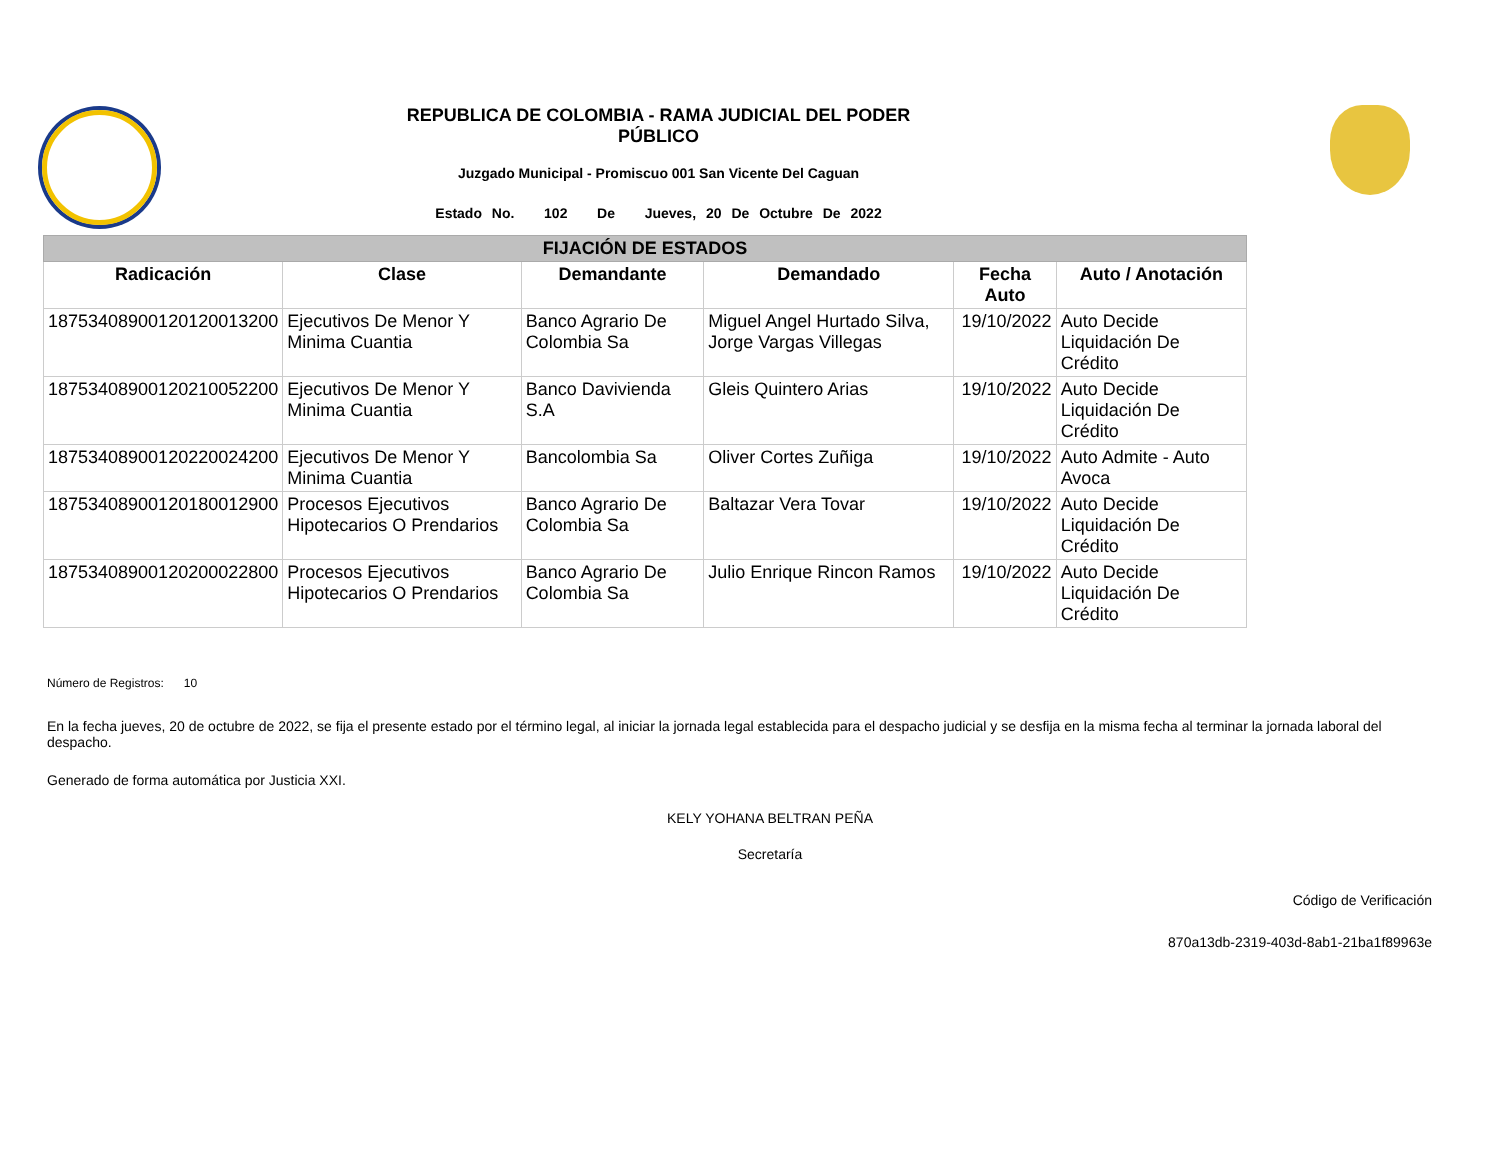REPUBLICA DE COLOMBIA - RAMA JUDICIAL DEL PODER
PÚBLICO
Juzgado Municipal - Promiscuo 001 San Vicente Del Caguan
Estado No. 102 De Jueves, 20 De Octubre De 2022
| FIJACIÓN DE ESTADOS | | | | | |
| Radicación | Clase | Demandante | Demandado | Fecha Auto | Auto / Anotación |
| 18753408900120120013200 | Ejecutivos De Menor Y Minima Cuantia | Banco Agrario De Colombia Sa | Miguel Angel Hurtado Silva, Jorge Vargas Villegas | 19/10/2022 | Auto Decide Liquidación De Crédito |
| 18753408900120210052200 | Ejecutivos De Menor Y Minima Cuantia | Banco Davivienda S.A | Gleis Quintero Arias | 19/10/2022 | Auto Decide Liquidación De Crédito |
| 18753408900120220024200 | Ejecutivos De Menor Y Minima Cuantia | Bancolombia Sa | Oliver Cortes Zuñiga | 19/10/2022 | Auto Admite - Auto Avoca |
| 18753408900120180012900 | Procesos Ejecutivos Hipotecarios O Prendarios | Banco Agrario De Colombia Sa | Baltazar Vera Tovar | 19/10/2022 | Auto Decide Liquidación De Crédito |
| 18753408900120200022800 | Procesos Ejecutivos Hipotecarios O Prendarios | Banco Agrario De Colombia Sa | Julio Enrique Rincon Ramos | 19/10/2022 | Auto Decide Liquidación De Crédito |
Número de Registros: 10
En la fecha jueves, 20 de octubre de 2022, se fija el presente estado por el término legal, al iniciar la jornada legal establecida para el despacho judicial y se desfija en la misma fecha al terminar la jornada laboral del despacho.
Generado de forma automática por Justicia XXI.
KELY YOHANA BELTRAN PEÑA
Secretaría
Código de Verificación
870a13db-2319-403d-8ab1-21ba1f89963e